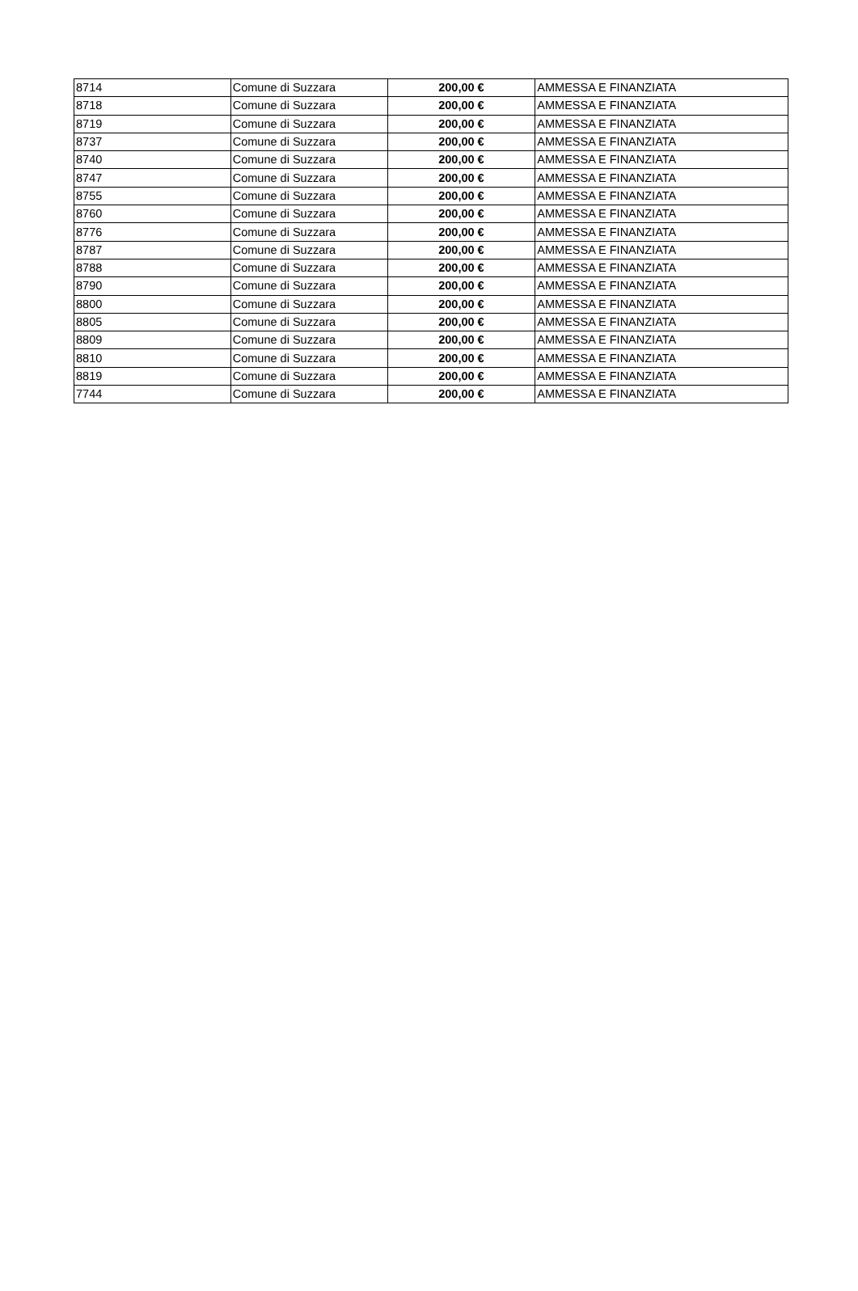| 8714 | Comune di Suzzara | 200,00 € | AMMESSA E FINANZIATA |
| 8718 | Comune di Suzzara | 200,00 € | AMMESSA E FINANZIATA |
| 8719 | Comune di Suzzara | 200,00 € | AMMESSA E FINANZIATA |
| 8737 | Comune di Suzzara | 200,00 € | AMMESSA E FINANZIATA |
| 8740 | Comune di Suzzara | 200,00 € | AMMESSA E FINANZIATA |
| 8747 | Comune di Suzzara | 200,00 € | AMMESSA E FINANZIATA |
| 8755 | Comune di Suzzara | 200,00 € | AMMESSA E FINANZIATA |
| 8760 | Comune di Suzzara | 200,00 € | AMMESSA E FINANZIATA |
| 8776 | Comune di Suzzara | 200,00 € | AMMESSA E FINANZIATA |
| 8787 | Comune di Suzzara | 200,00 € | AMMESSA E FINANZIATA |
| 8788 | Comune di Suzzara | 200,00 € | AMMESSA E FINANZIATA |
| 8790 | Comune di Suzzara | 200,00 € | AMMESSA E FINANZIATA |
| 8800 | Comune di Suzzara | 200,00 € | AMMESSA E FINANZIATA |
| 8805 | Comune di Suzzara | 200,00 € | AMMESSA E FINANZIATA |
| 8809 | Comune di Suzzara | 200,00 € | AMMESSA E FINANZIATA |
| 8810 | Comune di Suzzara | 200,00 € | AMMESSA E FINANZIATA |
| 8819 | Comune di Suzzara | 200,00 € | AMMESSA E FINANZIATA |
| 7744 | Comune di Suzzara | 200,00 € | AMMESSA E FINANZIATA |